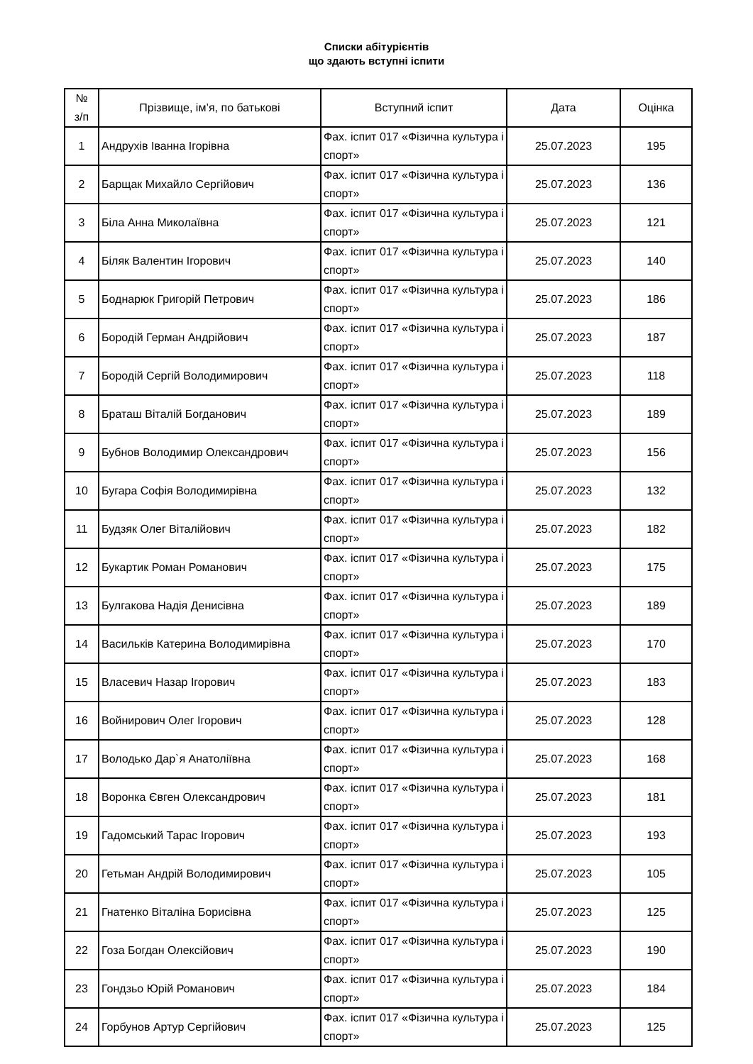Списки абітурієнтів
що здають вступні іспити
| № з/п | Прізвище, ім’я, по батькові | Вступний іспит | Дата | Оцінка |
| --- | --- | --- | --- | --- |
| 1 | Андрухів Іванна Ігорівна | Фах. іспит 017 «Фізична культура і спорт» | 25.07.2023 | 195 |
| 2 | Барщак Михайло Сергійович | Фах. іспит 017 «Фізична культура і спорт» | 25.07.2023 | 136 |
| 3 | Біла Анна Миколаївна | Фах. іспит 017 «Фізична культура і спорт» | 25.07.2023 | 121 |
| 4 | Біляк Валентин Ігорович | Фах. іспит 017 «Фізична культура і спорт» | 25.07.2023 | 140 |
| 5 | Боднарюк Григорій Петрович | Фах. іспит 017 «Фізична культура і спорт» | 25.07.2023 | 186 |
| 6 | Бородій Герман Андрійович | Фах. іспит 017 «Фізична культура і спорт» | 25.07.2023 | 187 |
| 7 | Бородій Сергій Володимирович | Фах. іспит 017 «Фізична культура і спорт» | 25.07.2023 | 118 |
| 8 | Браташ Віталій Богданович | Фах. іспит 017 «Фізична культура і спорт» | 25.07.2023 | 189 |
| 9 | Бубнов Володимир Олександрович | Фах. іспит 017 «Фізична культура і спорт» | 25.07.2023 | 156 |
| 10 | Бугара Софія Володимирівна | Фах. іспит 017 «Фізична культура і спорт» | 25.07.2023 | 132 |
| 11 | Будзяк Олег Віталійович | Фах. іспит 017 «Фізична культура і спорт» | 25.07.2023 | 182 |
| 12 | Букартик Роман Романович | Фах. іспит 017 «Фізична культура і спорт» | 25.07.2023 | 175 |
| 13 | Булгакова Надія Денисівна | Фах. іспит 017 «Фізична культура і спорт» | 25.07.2023 | 189 |
| 14 | Васильків Катерина Володимирівна | Фах. іспит 017 «Фізична культура і спорт» | 25.07.2023 | 170 |
| 15 | Власевич Назар Ігорович | Фах. іспит 017 «Фізична культура і спорт» | 25.07.2023 | 183 |
| 16 | Войнирович Олег Ігорович | Фах. іспит 017 «Фізична культура і спорт» | 25.07.2023 | 128 |
| 17 | Володько Дар`я Анатоліївна | Фах. іспит 017 «Фізична культура і спорт» | 25.07.2023 | 168 |
| 18 | Воронка Євген Олександрович | Фах. іспит 017 «Фізична культура і спорт» | 25.07.2023 | 181 |
| 19 | Гадомський Тарас Ігорович | Фах. іспит 017 «Фізична культура і спорт» | 25.07.2023 | 193 |
| 20 | Гетьман Андрій Володимирович | Фах. іспит 017 «Фізична культура і спорт» | 25.07.2023 | 105 |
| 21 | Гнатенко Віталіна Борисівна | Фах. іспит 017 «Фізична культура і спорт» | 25.07.2023 | 125 |
| 22 | Гоза Богдан Олексійович | Фах. іспит 017 «Фізична культура і спорт» | 25.07.2023 | 190 |
| 23 | Гондзьо Юрій Романович | Фах. іспит 017 «Фізична культура і спорт» | 25.07.2023 | 184 |
| 24 | Горбунов Артур Сергійович | Фах. іспит 017 «Фізична культура і спорт» | 25.07.2023 | 125 |